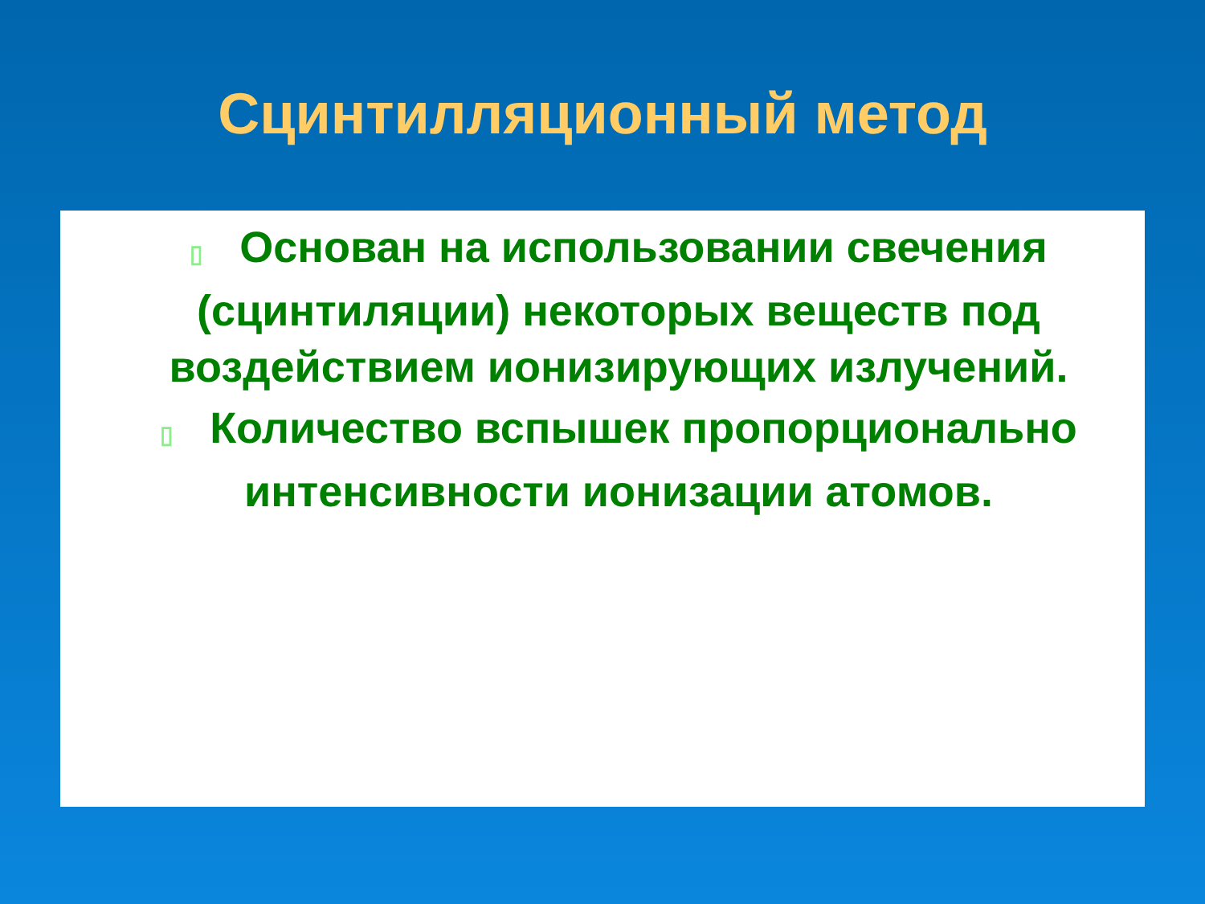Сцинтилляционный метод
▯ Основан на использовании свечения (сцинтиляции) некоторых веществ под воздействием ионизирующих излучений.
▯ Количество вспышек пропорционально интенсивности ионизации атомов.